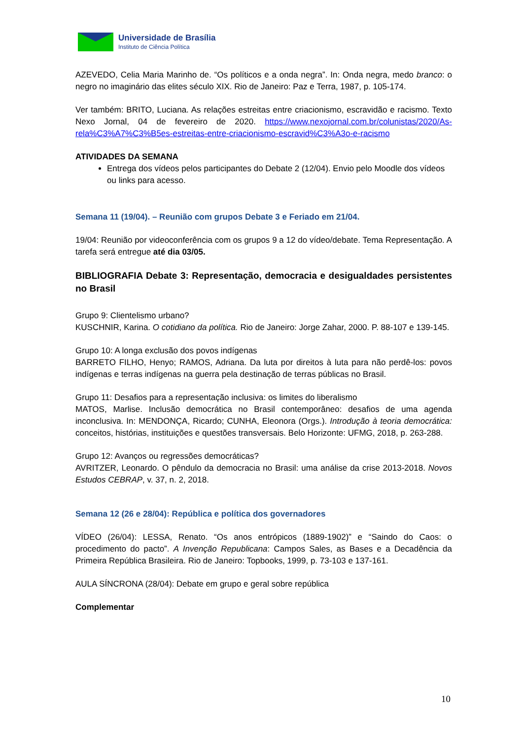Universidade de Brasília
Instituto de Ciência Política
AZEVEDO, Celia Maria Marinho de. “Os políticos e a onda negra”. In: Onda negra, medo branco: o negro no imaginário das elites século XIX. Rio de Janeiro: Paz e Terra, 1987, p. 105-174.
Ver também: BRITO, Luciana. As relações estreitas entre criacionismo, escravidão e racismo. Texto Nexo Jornal, 04 de fevereiro de 2020. https://www.nexojornal.com.br/colunistas/2020/As-rela%C3%A7%C3%B5es-estreitas-entre-criacionismo-escravid%C3%A3o-e-racismo
ATIVIDADES DA SEMANA
Entrega dos vídeos pelos participantes do Debate 2 (12/04). Envio pelo Moodle dos vídeos ou links para acesso.
Semana 11 (19/04). – Reunião com grupos Debate 3 e Feriado em 21/04.
19/04: Reunião por videoconferência com os grupos 9 a 12 do vídeo/debate. Tema Representação. A tarefa será entregue até dia 03/05.
BIBLIOGRAFIA Debate 3: Representação, democracia e desigualdades persistentes no Brasil
Grupo 9: Clientelismo urbano?
KUSCHNIR, Karina. O cotidiano da política. Rio de Janeiro: Jorge Zahar, 2000. P. 88-107 e 139-145.
Grupo 10: A longa exclusão dos povos indígenas
BARRETO FILHO, Henyo; RAMOS, Adriana. Da luta por direitos à luta para não perdê-los: povos indígenas e terras indígenas na guerra pela destinação de terras públicas no Brasil.
Grupo 11: Desafios para a representação inclusiva: os limites do liberalismo
MATOS, Marlise. Inclusão democrática no Brasil contemporâneo: desafios de uma agenda inconclusiva. In: MENDONÇA, Ricardo; CUNHA, Eleonora (Orgs.). Introdução à teoria democrática: conceitos, histórias, instituições e questões transversais. Belo Horizonte: UFMG, 2018, p. 263-288.
Grupo 12: Avanços ou regressões democráticas?
AVRITZER, Leonardo. O pêndulo da democracia no Brasil: uma análise da crise 2013-2018. Novos Estudos CEBRAP, v. 37, n. 2, 2018.
Semana 12 (26 e 28/04): República e política dos governadores
VÍDEO (26/04): LESSA, Renato. “Os anos entrópicos (1889-1902)” e “Saindo do Caos: o procedimento do pacto”. A Invenção Republicana: Campos Sales, as Bases e a Decadência da Primeira República Brasileira. Rio de Janeiro: Topbooks, 1999, p. 73-103 e 137-161.
AULA SÍNCRONA (28/04): Debate em grupo e geral sobre república
Complementar
10